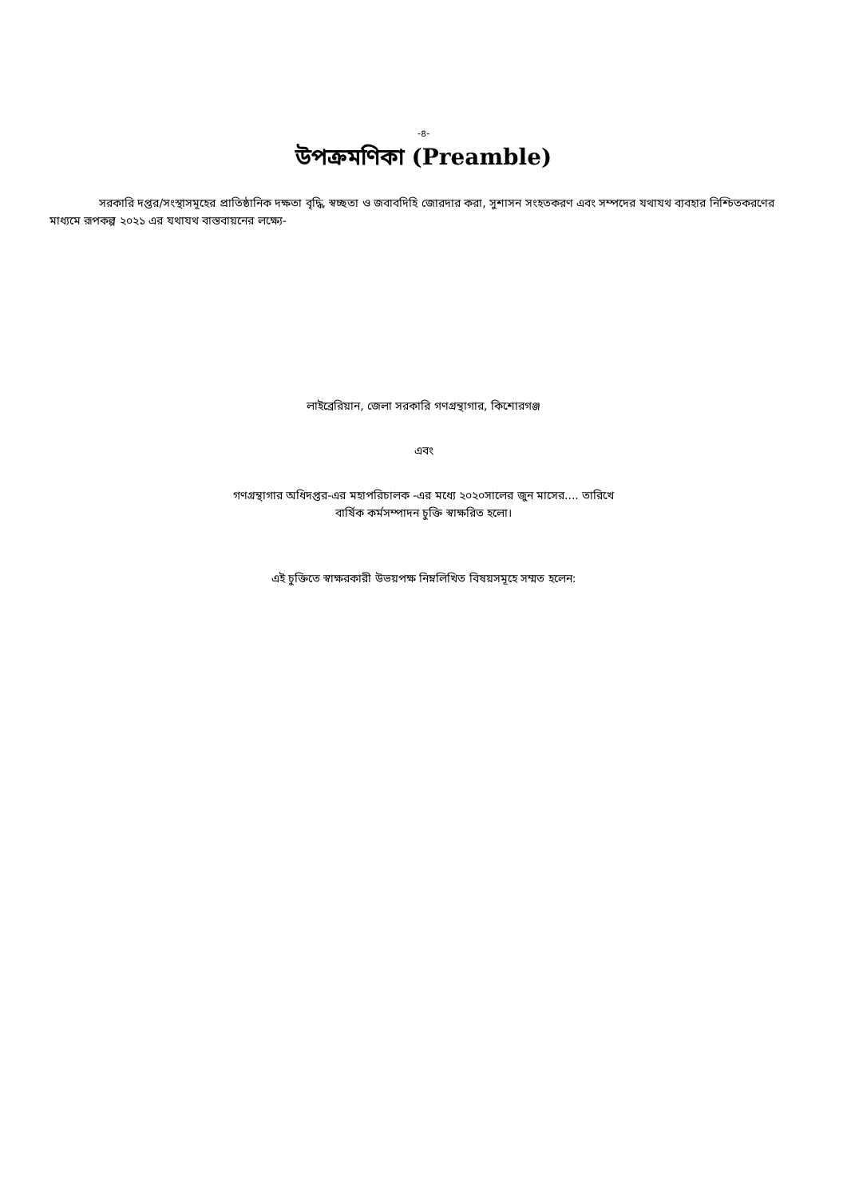-৪-
উপক্রমণিকা (Preamble)
সরকারি দপ্তর/সংস্থাসমূহের প্রাতিষ্ঠানিক দক্ষতা বৃদ্ধি, স্বচ্ছতা ও জবাবদিহি জোরদার করা, সুশাসন সংহতকরণ এবং সম্পদের যথাযথ ব্যবহার নিশ্চিতকরণের মাধ্যমে রূপকল্প ২০২১ এর যথাযথ বাস্তবায়নের লক্ষ্যে-
লাইব্রেরিয়ান, জেলা সরকারি গণগ্রন্থাগার, কিশোরগঞ্জ
এবং
গণগ্রন্থাগার অধিদপ্তর-এর মহাপরিচালক -এর মধ্যে ২০২০সালের জুন মাসের.... তারিখে
বার্ষিক কর্মসম্পাদন চুক্তি স্বাক্ষরিত হলো।
এই চুক্তিতে স্বাক্ষরকারী উভয়পক্ষ নিম্নলিখিত বিষয়সমূহে সম্মত হলেন: